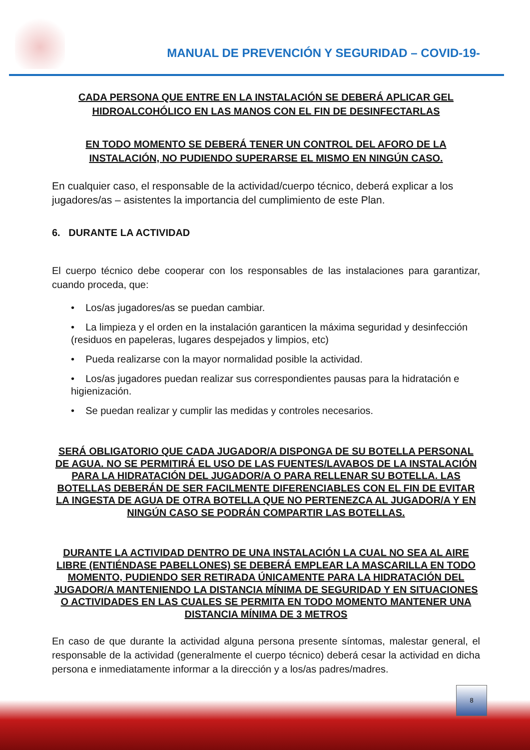MANUAL DE PREVENCIÓN Y SEGURIDAD – COVID-19-
CADA PERSONA QUE ENTRE EN LA INSTALACIÓN SE DEBERÁ APLICAR GEL HIDROALCOHÓLICO EN LAS MANOS CON EL FIN DE DESINFECTARLAS
EN TODO MOMENTO SE DEBERÁ TENER UN CONTROL DEL AFORO DE LA INSTALACIÓN, NO PUDIENDO SUPERARSE EL MISMO EN NINGÚN CASO.
En cualquier caso, el responsable de la actividad/cuerpo técnico, deberá explicar a los jugadores/as – asistentes la importancia del cumplimiento de este Plan.
6. DURANTE LA ACTIVIDAD
El cuerpo técnico debe cooperar con los responsables de las instalaciones para garantizar, cuando proceda, que:
• Los/as jugadores/as se puedan cambiar.
• La limpieza y el orden en la instalación garanticen la máxima seguridad y desinfección (residuos en papeleras, lugares despejados y limpios, etc)
• Pueda realizarse con la mayor normalidad posible la actividad.
• Los/as jugadores puedan realizar sus correspondientes pausas para la hidratación e higienización.
• Se puedan realizar y cumplir las medidas y controles necesarios.
SERÁ OBLIGATORIO QUE CADA JUGADOR/A DISPONGA DE SU BOTELLA PERSONAL DE AGUA. NO SE PERMITIRÁ EL USO DE LAS FUENTES/LAVABOS DE LA INSTALACIÓN PARA LA HIDRATACIÓN DEL JUGADOR/A O PARA RELLENAR SU BOTELLA. LAS BOTELLAS DEBERÁN DE SER FACILMENTE DIFERENCIABLES CON EL FIN DE EVITAR LA INGESTA DE AGUA DE OTRA BOTELLA QUE NO PERTENEZCA AL JUGADOR/A Y EN NINGÚN CASO SE PODRÁN COMPARTIR LAS BOTELLAS.
DURANTE LA ACTIVIDAD DENTRO DE UNA INSTALACIÓN LA CUAL NO SEA AL AIRE LIBRE (ENTIÉNDASE PABELLONES) SE DEBERÁ EMPLEAR LA MASCARILLA EN TODO MOMENTO, PUDIENDO SER RETIRADA ÚNICAMENTE PARA LA HIDRATACIÓN DEL JUGADOR/A MANTENIENDO LA DISTANCIA MÍNIMA DE SEGURIDAD Y EN SITUACIONES O ACTIVIDADES EN LAS CUALES SE PERMITA EN TODO MOMENTO MANTENER UNA DISTANCIA MÍNIMA DE 3 METROS
En caso de que durante la actividad alguna persona presente síntomas, malestar general, el responsable de la actividad (generalmente el cuerpo técnico) deberá cesar la actividad en dicha persona e inmediatamente informar a la dirección y a los/as padres/madres.
8